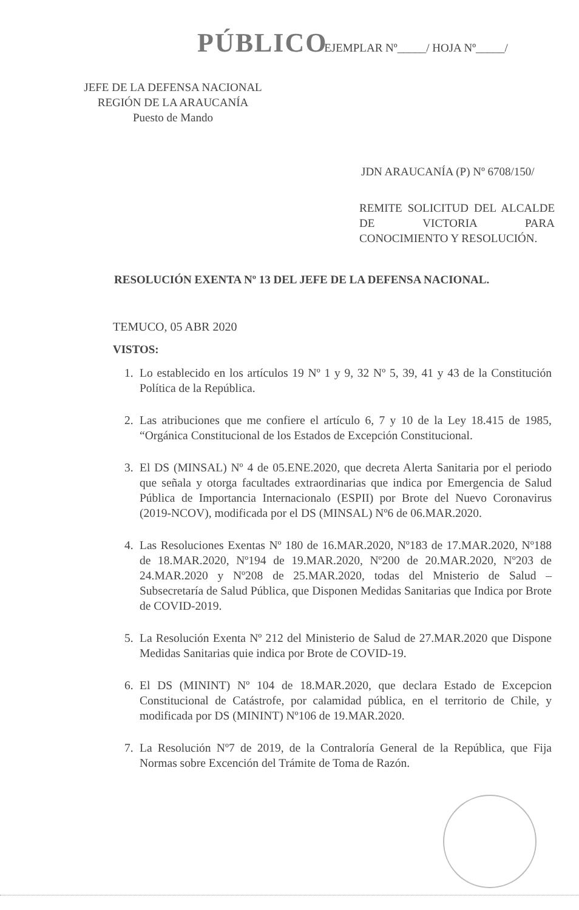PÚBLICO EJEMPLAR Nº_____/ HOJA Nº_____/
JEFE DE LA DEFENSA NACIONAL
REGIÓN DE LA ARAUCANÍA
Puesto de Mando
JDN ARAUCANÍA (P) Nº 6708/150/
REMITE SOLICITUD DEL ALCALDE DE VICTORIA PARA CONOCIMIENTO Y RESOLUCIÓN.
RESOLUCIÓN EXENTA Nº 13 DEL JEFE DE LA DEFENSA NACIONAL.
TEMUCO, 05 ABR 2020
VISTOS:
1. Lo establecido en los artículos 19 Nº 1 y 9, 32 Nº 5, 39, 41 y 43 de la Constitución Política de la República.
2. Las atribuciones que me confiere el artículo 6, 7 y 10 de la Ley 18.415 de 1985, “Orgánica Constitucional de los Estados de Excepción Constitucional.
3. El DS (MINSAL) Nº 4 de 05.ENE.2020, que decreta Alerta Sanitaria por el periodo que señala y otorga facultades extraordinarias que indica por Emergencia de Salud Pública de Importancia Internacionalo (ESPII) por Brote del Nuevo Coronavirus (2019-NCOV), modificada por el DS (MINSAL) Nº6 de 06.MAR.2020.
4. Las Resoluciones Exentas Nº 180 de 16.MAR.2020, Nº183 de 17.MAR.2020, Nº188 de 18.MAR.2020, Nº194 de 19.MAR.2020, Nº200 de 20.MAR.2020, Nº203 de 24.MAR.2020 y Nº208 de 25.MAR.2020, todas del Mnisterio de Salud – Subsecretaría de Salud Pública, que Disponen Medidas Sanitarias que Indica por Brote de COVID-2019.
5. La Resolución Exenta Nº 212 del Ministerio de Salud de 27.MAR.2020 que Dispone Medidas Sanitarias quie indica por Brote de COVID-19.
6. El DS (MININT) Nº 104 de 18.MAR.2020, que declara Estado de Excepcion Constitucional de Catástrofe, por calamidad pública, en el territorio de Chile, y modificada por DS (MININT) Nº106 de 19.MAR.2020.
7. La Resolución Nº7 de 2019, de la Contraloría General de la República, que Fija Normas sobre Excención del Trámite de Toma de Razón.